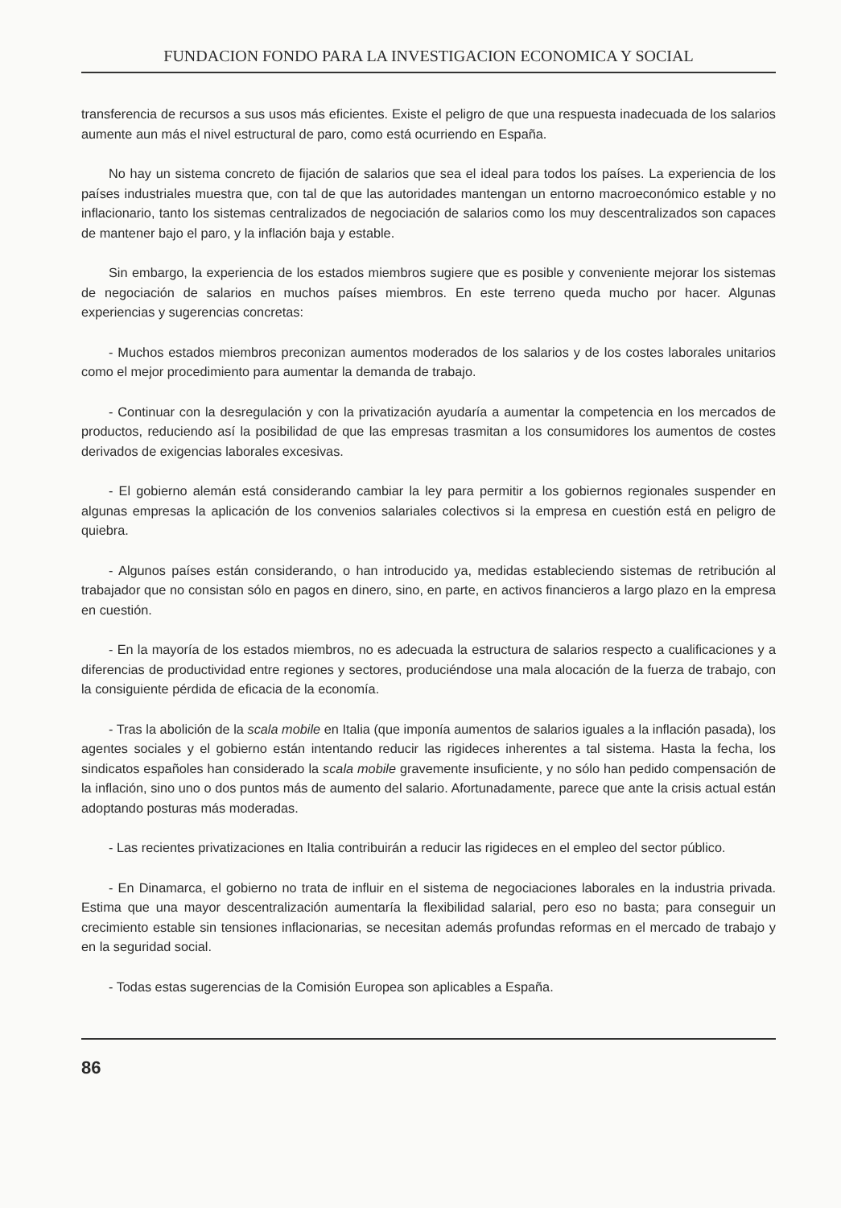FUNDACION FONDO PARA LA INVESTIGACION ECONOMICA Y SOCIAL
transferencia de recursos a sus usos más eficientes. Existe el peligro de que una respuesta inadecuada de los salarios aumente aun más el nivel estructural de paro, como está ocurriendo en España.
No hay un sistema concreto de fijación de salarios que sea el ideal para todos los países. La experiencia de los países industriales muestra que, con tal de que las autoridades mantengan un entorno macroeconómico estable y no inflacionario, tanto los sistemas centralizados de negociación de salarios como los muy descentralizados son capaces de mantener bajo el paro, y la inflación baja y estable.
Sin embargo, la experiencia de los estados miembros sugiere que es posible y conveniente mejorar los sistemas de negociación de salarios en muchos países miembros. En este terreno queda mucho por hacer. Algunas experiencias y sugerencias concretas:
- Muchos estados miembros preconizan aumentos moderados de los salarios y de los costes laborales unitarios como el mejor procedimiento para aumentar la demanda de trabajo.
- Continuar con la desregulación y con la privatización ayudaría a aumentar la competencia en los mercados de productos, reduciendo así la posibilidad de que las empresas trasmitan a los consumidores los aumentos de costes derivados de exigencias laborales excesivas.
- El gobierno alemán está considerando cambiar la ley para permitir a los gobiernos regionales suspender en algunas empresas la aplicación de los convenios salariales colectivos si la empresa en cuestión está en peligro de quiebra.
- Algunos países están considerando, o han introducido ya, medidas estableciendo sistemas de retribución al trabajador que no consistan sólo en pagos en dinero, sino, en parte, en activos financieros a largo plazo en la empresa en cuestión.
- En la mayoría de los estados miembros, no es adecuada la estructura de salarios respecto a cualificaciones y a diferencias de productividad entre regiones y sectores, produciéndose una mala alocación de la fuerza de trabajo, con la consiguiente pérdida de eficacia de la economía.
- Tras la abolición de la scala mobile en Italia (que imponía aumentos de salarios iguales a la inflación pasada), los agentes sociales y el gobierno están intentando reducir las rigideces inherentes a tal sistema. Hasta la fecha, los sindicatos españoles han considerado la scala mobile gravemente insuficiente, y no sólo han pedido compensación de la inflación, sino uno o dos puntos más de aumento del salario. Afortunadamente, parece que ante la crisis actual están adoptando posturas más moderadas.
- Las recientes privatizaciones en Italia contribuirán a reducir las rigideces en el empleo del sector público.
- En Dinamarca, el gobierno no trata de influir en el sistema de negociaciones laborales en la industria privada. Estima que una mayor descentralización aumentaría la flexibilidad salarial, pero eso no basta; para conseguir un crecimiento estable sin tensiones inflacionarias, se necesitan además profundas reformas en el mercado de trabajo y en la seguridad social.
- Todas estas sugerencias de la Comisión Europea son aplicables a España.
86